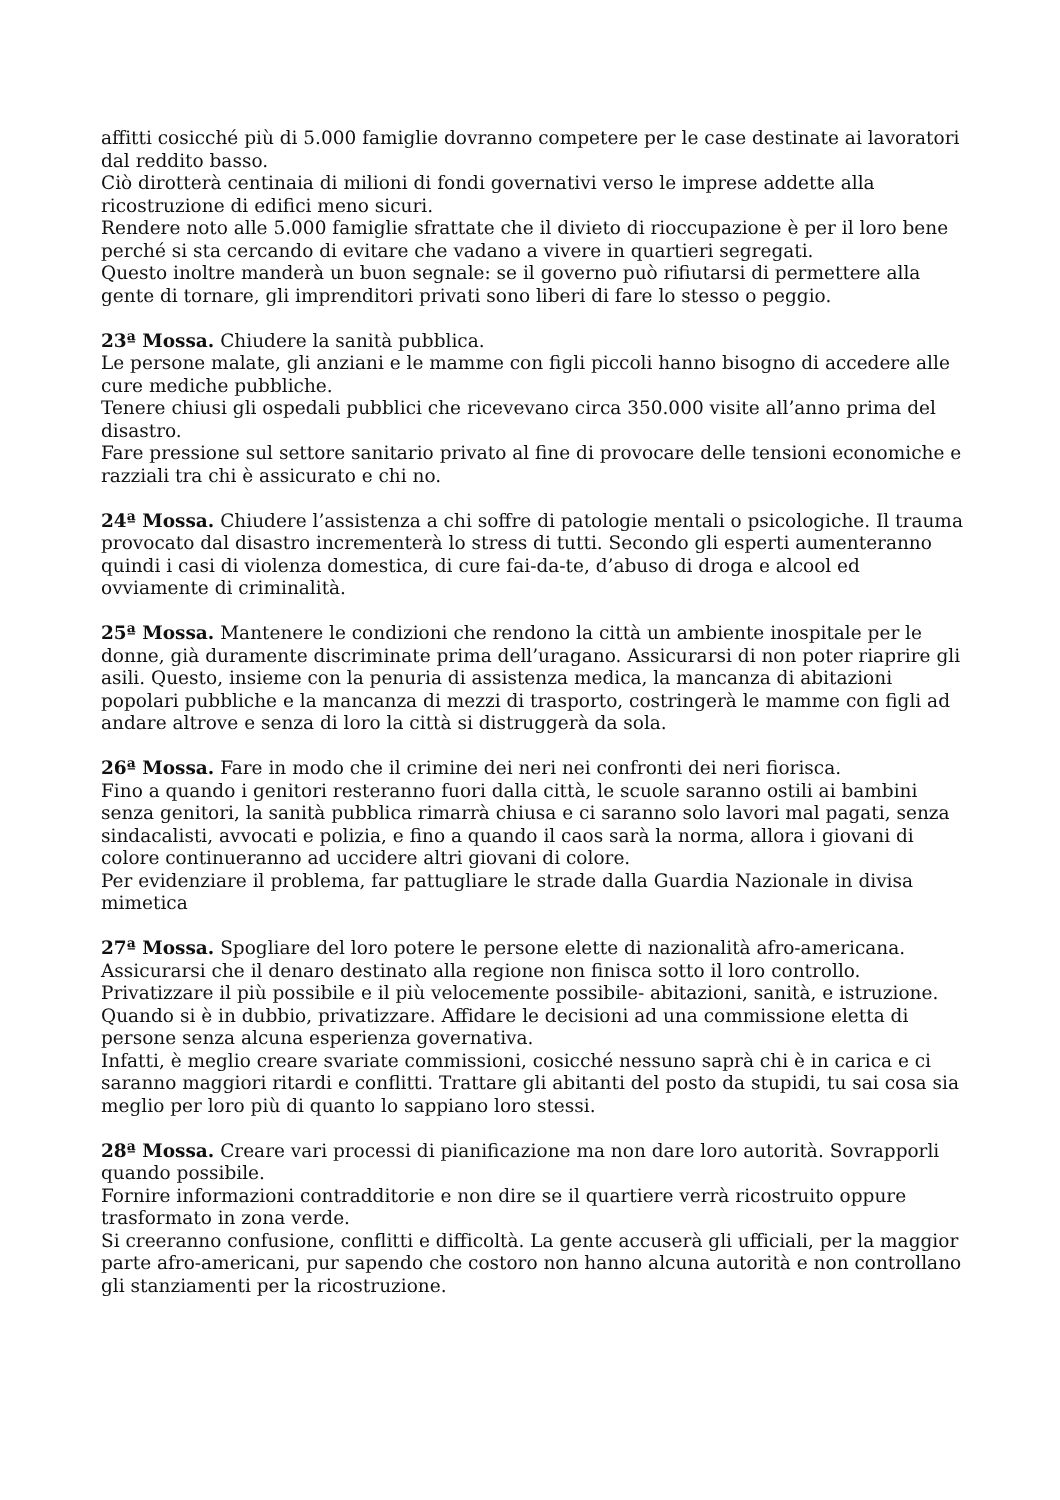affitti cosicché più di 5.000 famiglie dovranno competere per le case destinate ai lavoratori dal reddito basso.
Ciò dirotterà centinaia di milioni di fondi governativi verso le imprese addette alla ricostruzione di edifici meno sicuri.
Rendere noto alle 5.000 famiglie sfrattate che il divieto di rioccupazione è per il loro bene perché si sta cercando di evitare che vadano a vivere in quartieri segregati.
Questo inoltre manderà un buon segnale: se il governo può rifiutarsi di permettere alla gente di tornare, gli imprenditori privati sono liberi di fare lo stesso o peggio.
23ª Mossa. Chiudere la sanità pubblica.
Le persone malate, gli anziani e le mamme con figli piccoli hanno bisogno di accedere alle cure mediche pubbliche.
Tenere chiusi gli ospedali pubblici che ricevevano circa 350.000 visite all’anno prima del disastro.
Fare pressione sul settore sanitario privato al fine di provocare delle tensioni economiche e razziali tra chi è assicurato e chi no.
24ª Mossa. Chiudere l’assistenza a chi soffre di patologie mentali o psicologiche. Il trauma provocato dal disastro incrementerà lo stress di tutti. Secondo gli esperti aumenteranno quindi i casi di violenza domestica, di cure fai-da-te, d’abuso di droga e alcool ed ovviamente di criminalità.
25ª Mossa. Mantenere le condizioni che rendono la città un ambiente inospitale per le donne, già duramente discriminate prima dell’uragano. Assicurarsi di non poter riaprire gli asili. Questo, insieme con la penuria di assistenza medica, la mancanza di abitazioni popolari pubbliche e la mancanza di mezzi di trasporto, costringerà le mamme con figli ad andare altrove e senza di loro la città si distruggerà da sola.
26ª Mossa. Fare in modo che il crimine dei neri nei confronti dei neri fiorisca.
Fino a quando i genitori resteranno fuori dalla città, le scuole saranno ostili ai bambini senza genitori, la sanità pubblica rimarrà chiusa e ci saranno solo lavori mal pagati, senza sindacalisti, avvocati e polizia, e fino a quando il caos sarà la norma, allora i giovani di colore continueranno ad uccidere altri giovani di colore.
Per evidenziare il problema, far pattugliare le strade dalla Guardia Nazionale in divisa mimetica
27ª Mossa. Spogliare del loro potere le persone elette di nazionalità afro-americana.
Assicurarsi che il denaro destinato alla regione non finisca sotto il loro controllo.
Privatizzare il più possibile e il più velocemente possibile- abitazioni, sanità, e istruzione. Quando si è in dubbio, privatizzare. Affidare le decisioni ad una commissione eletta di persone senza alcuna esperienza governativa.
Infatti, è meglio creare svariate commissioni, cosicché nessuno saprà chi è in carica e ci saranno maggiori ritardi e conflitti. Trattare gli abitanti del posto da stupidi, tu sai cosa sia meglio per loro più di quanto lo sappiano loro stessi.
28ª Mossa. Creare vari processi di pianificazione ma non dare loro autorità. Sovrapporli quando possibile.
Fornire informazioni contradditorie e non dire se il quartiere verrà ricostruito oppure trasformato in zona verde.
Si creeranno confusione, conflitti e difficoltà. La gente accuserà gli ufficiali, per la maggior parte afro-americani, pur sapendo che costoro non hanno alcuna autorità e non controllano gli stanziamenti per la ricostruzione.